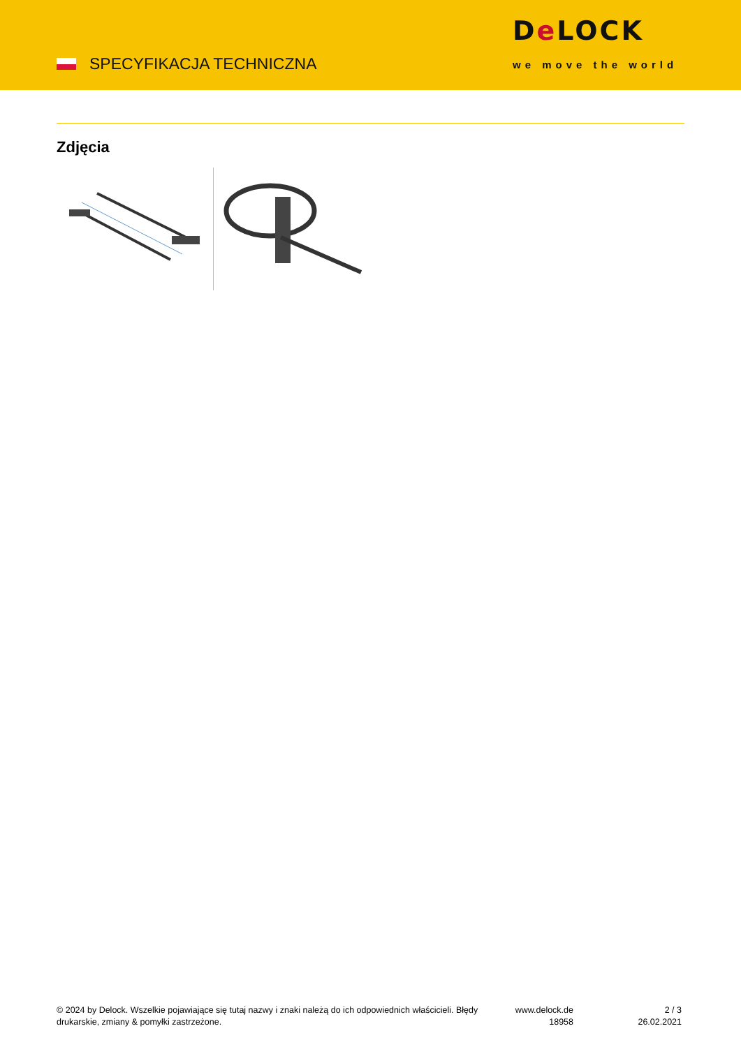SPECYFIKACJA TECHNICZNA
De LOCK
we move the world
Zdjęcia
© 2024 by Delock. Wszelkie pojawiające się tutaj nazwy i znaki należą do ich odpowiednich właścicieli. Błędy drukarskie, zmiany & pomyłki zastrzeżone.
www.delock.de
18958
2 / 3
26.02.2021